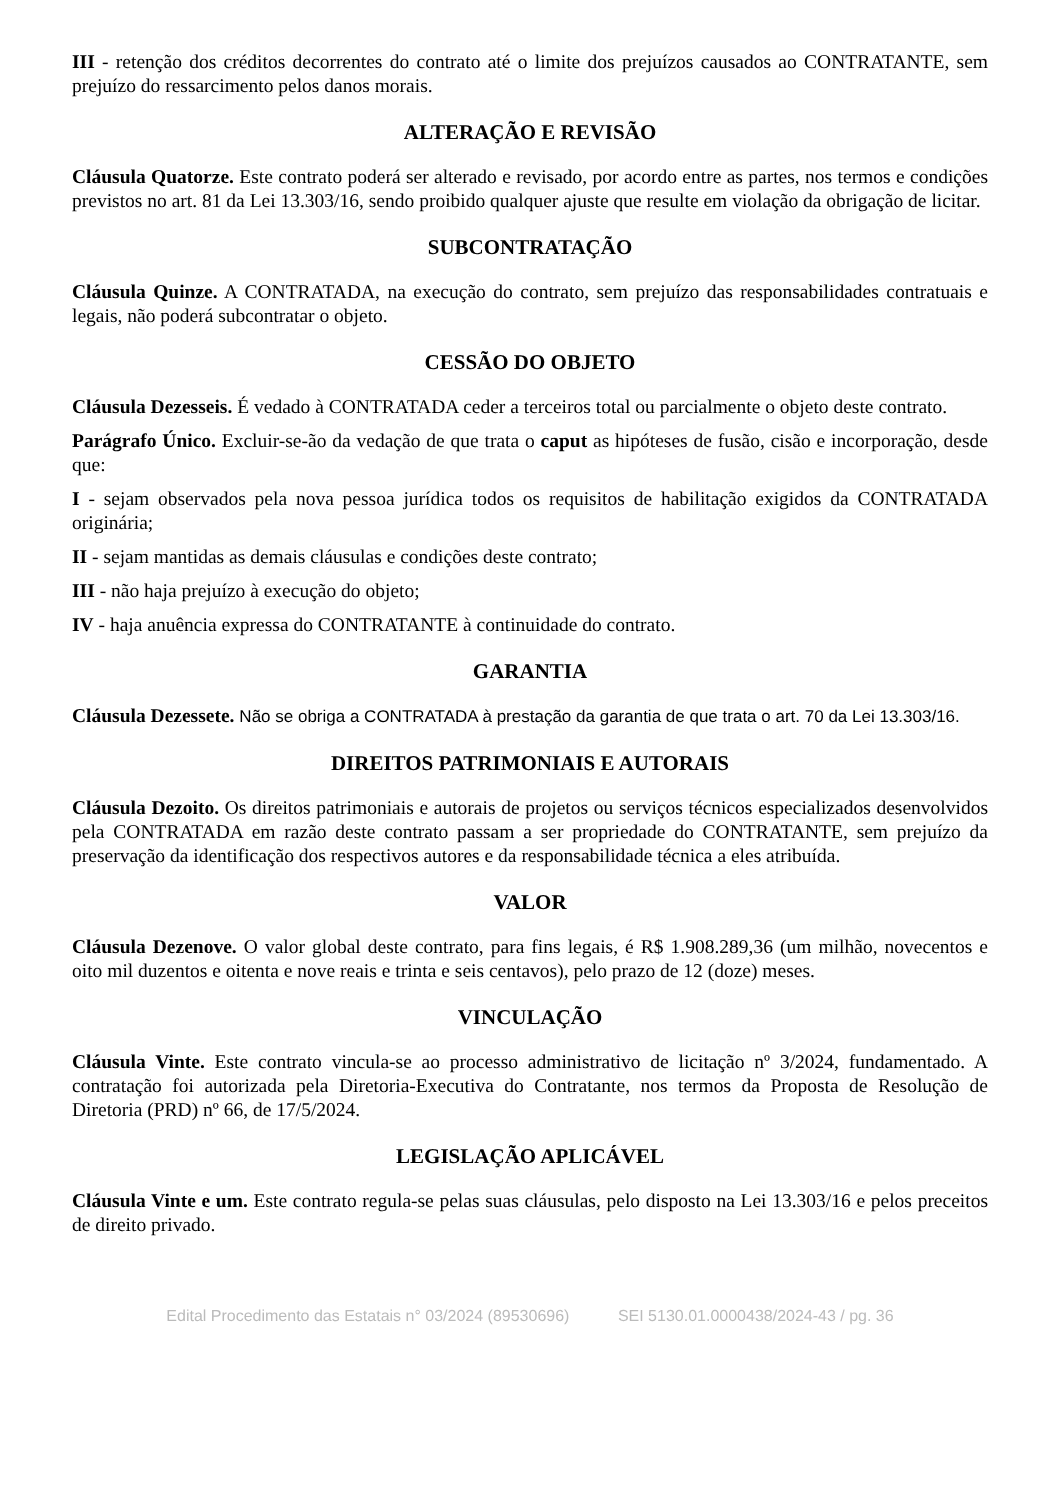III - retenção dos créditos decorrentes do contrato até o limite dos prejuízos causados ao CONTRATANTE, sem prejuízo do ressarcimento pelos danos morais.
ALTERAÇÃO E REVISÃO
Cláusula Quatorze. Este contrato poderá ser alterado e revisado, por acordo entre as partes, nos termos e condições previstos no art. 81 da Lei 13.303/16, sendo proibido qualquer ajuste que resulte em violação da obrigação de licitar.
SUBCONTRATAÇÃO
Cláusula Quinze. A CONTRATADA, na execução do contrato, sem prejuízo das responsabilidades contratuais e legais, não poderá subcontratar o objeto.
CESSÃO DO OBJETO
Cláusula Dezesseis. É vedado à CONTRATADA ceder a terceiros total ou parcialmente o objeto deste contrato.
Parágrafo Único. Excluir-se-ão da vedação de que trata o caput as hipóteses de fusão, cisão e incorporação, desde que:
I - sejam observados pela nova pessoa jurídica todos os requisitos de habilitação exigidos da CONTRATADA originária;
II - sejam mantidas as demais cláusulas e condições deste contrato;
III - não haja prejuízo à execução do objeto;
IV - haja anuência expressa do CONTRATANTE à continuidade do contrato.
GARANTIA
Cláusula Dezessete. Não se obriga a CONTRATADA à prestação da garantia de que trata o art. 70 da Lei 13.303/16.
DIREITOS PATRIMONIAIS E AUTORAIS
Cláusula Dezoito. Os direitos patrimoniais e autorais de projetos ou serviços técnicos especializados desenvolvidos pela CONTRATADA em razão deste contrato passam a ser propriedade do CONTRATANTE, sem prejuízo da preservação da identificação dos respectivos autores e da responsabilidade técnica a eles atribuída.
VALOR
Cláusula Dezenove. O valor global deste contrato, para fins legais, é R$ 1.908.289,36 (um milhão, novecentos e oito mil duzentos e oitenta e nove reais e trinta e seis centavos), pelo prazo de 12 (doze) meses.
VINCULAÇÃO
Cláusula Vinte. Este contrato vincula-se ao processo administrativo de licitação nº 3/2024, fundamentado. A contratação foi autorizada pela Diretoria-Executiva do Contratante, nos termos da Proposta de Resolução de Diretoria (PRD) nº 66, de 17/5/2024.
LEGISLAÇÃO APLICÁVEL
Cláusula Vinte e um. Este contrato regula-se pelas suas cláusulas, pelo disposto na Lei 13.303/16 e pelos preceitos de direito privado.
Edital Procedimento das Estatais n° 03/2024 (89530696) SEI 5130.01.0000438/2024-43 / pg. 36